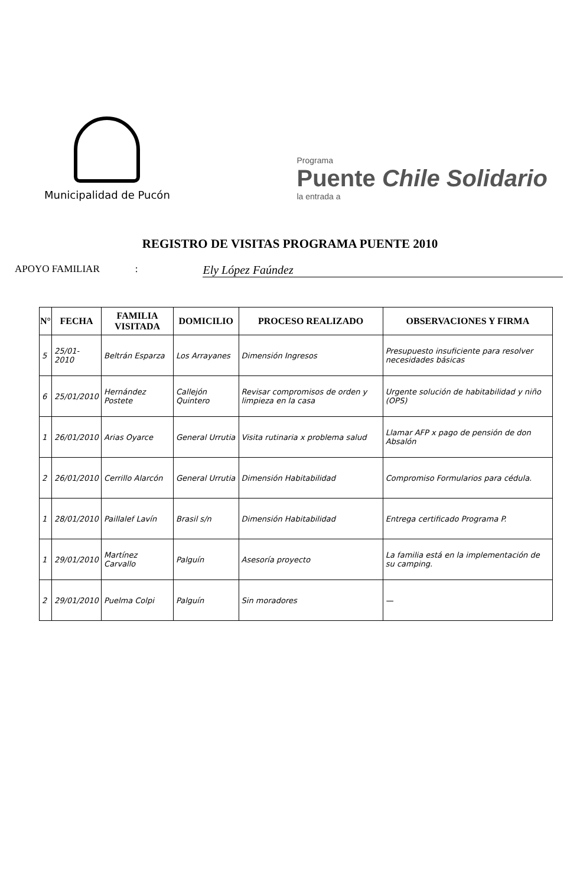Municipalidad de Pucón
Programa
Puente Chile Solidario
la entrada a
REGISTRO DE VISITAS PROGRAMA PUENTE 2010
APOYO FAMILIAR: Ely López Faúndez
| N° | FECHA | FAMILIA VISITADA | DOMICILIO | PROCESO REALIZADO | OBSERVACIONES Y FIRMA |
| --- | --- | --- | --- | --- | --- |
| 5 | 25/01-2010 | Beltrán Esparza | Los Arrayanes | Dimensión Ingresos | Presupuesto insuficiente para resolver necesidades básicas |
| 6 | 25/01/2010 | Hernández Postete | Callejón Quintero | Revisar compromisos de orden y limpieza en la casa | Urgente solución de habitabilidad y niño (OPS) |
| 1 | 26/01/2010 | Arias Oyarce | General Urrutia | Visita rutinaria x problema salud | Llamar AFP x pago de pensión de don Absalón |
| 2 | 26/01/2010 | Cerrillo Alarcón | General Urrutia | Dimensión Habitabilidad | Compromiso Formularios para cédula. |
| 1 | 28/01/2010 | Paillalef Lavín | Brasil s/n | Dimensión Habitabilidad | Entrega certificado Programa P. |
| 1 | 29/01/2010 | Martínez Carvallo | Palguín | Asesoría proyecto | La familia está en la implementación de su camping. |
| 2 | 29/01/2010 | Puelma Colpi | Palguín | Sin moradores | — |